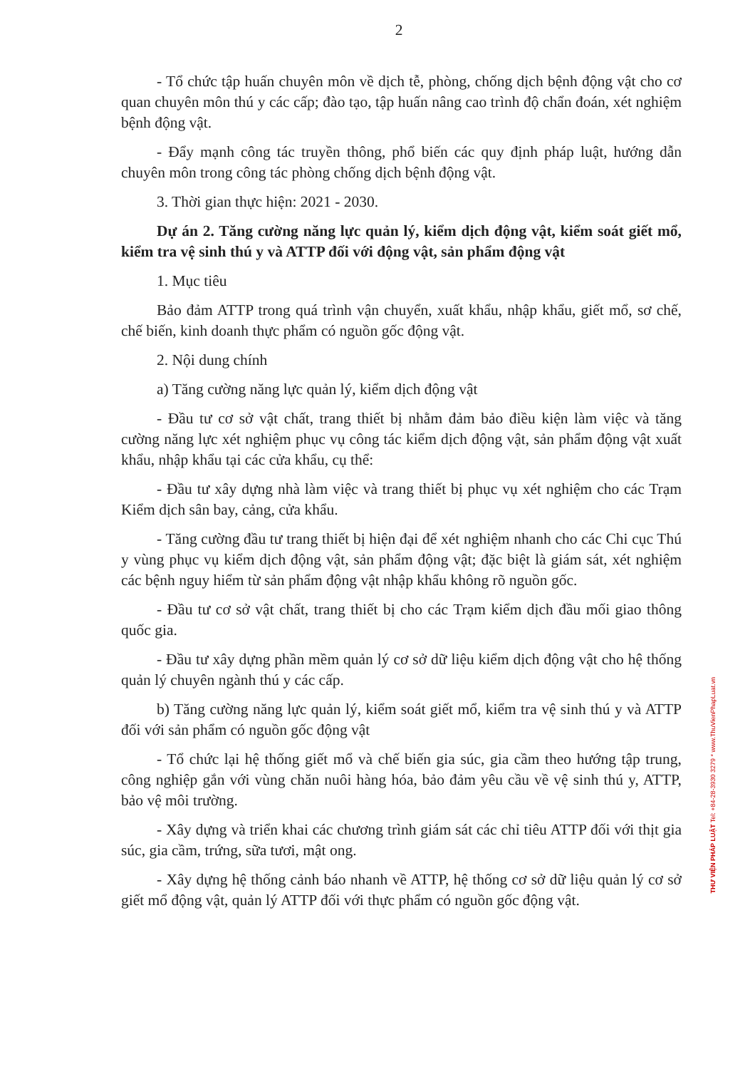2
- Tổ chức tập huấn chuyên môn về dịch tễ, phòng, chống dịch bệnh động vật cho cơ quan chuyên môn thú y các cấp; đào tạo, tập huấn nâng cao trình độ chẩn đoán, xét nghiệm bệnh động vật.
- Đẩy mạnh công tác truyền thông, phổ biến các quy định pháp luật, hướng dẫn chuyên môn trong công tác phòng chống dịch bệnh động vật.
3. Thời gian thực hiện: 2021 - 2030.
Dự án 2. Tăng cường năng lực quản lý, kiểm dịch động vật, kiểm soát giết mổ, kiểm tra vệ sinh thú y và ATTP đối với động vật, sản phẩm động vật
1. Mục tiêu
Bảo đảm ATTP trong quá trình vận chuyển, xuất khẩu, nhập khẩu, giết mổ, sơ chế, chế biến, kinh doanh thực phẩm có nguồn gốc động vật.
2. Nội dung chính
a) Tăng cường năng lực quản lý, kiểm dịch động vật
- Đầu tư cơ sở vật chất, trang thiết bị nhằm đảm bảo điều kiện làm việc và tăng cường năng lực xét nghiệm phục vụ công tác kiểm dịch động vật, sản phẩm động vật xuất khẩu, nhập khẩu tại các cửa khẩu, cụ thể:
- Đầu tư xây dựng nhà làm việc và trang thiết bị phục vụ xét nghiệm cho các Trạm Kiểm dịch sân bay, cảng, cửa khẩu.
- Tăng cường đầu tư trang thiết bị hiện đại để xét nghiệm nhanh cho các Chi cục Thú y vùng phục vụ kiểm dịch động vật, sản phẩm động vật; đặc biệt là giám sát, xét nghiệm các bệnh nguy hiểm từ sản phẩm động vật nhập khẩu không rõ nguồn gốc.
- Đầu tư cơ sở vật chất, trang thiết bị cho các Trạm kiểm dịch đầu mối giao thông quốc gia.
- Đầu tư xây dựng phần mềm quản lý cơ sở dữ liệu kiểm dịch động vật cho hệ thống quản lý chuyên ngành thú y các cấp.
b) Tăng cường năng lực quản lý, kiểm soát giết mổ, kiểm tra vệ sinh thú y và ATTP đối với sản phẩm có nguồn gốc động vật
- Tổ chức lại hệ thống giết mổ và chế biến gia súc, gia cầm theo hướng tập trung, công nghiệp gắn với vùng chăn nuôi hàng hóa, bảo đảm yêu cầu về vệ sinh thú y, ATTP, bảo vệ môi trường.
- Xây dựng và triển khai các chương trình giám sát các chỉ tiêu ATTP đối với thịt gia súc, gia cầm, trứng, sữa tươi, mật ong.
- Xây dựng hệ thống cảnh báo nhanh về ATTP, hệ thống cơ sở dữ liệu quản lý cơ sở giết mổ động vật, quản lý ATTP đối với thực phẩm có nguồn gốc động vật.
THƯ VIỆN PHÁP LUẬT Tel: +84-28-3930 3279 * www.ThuVienPhapLuat.vn